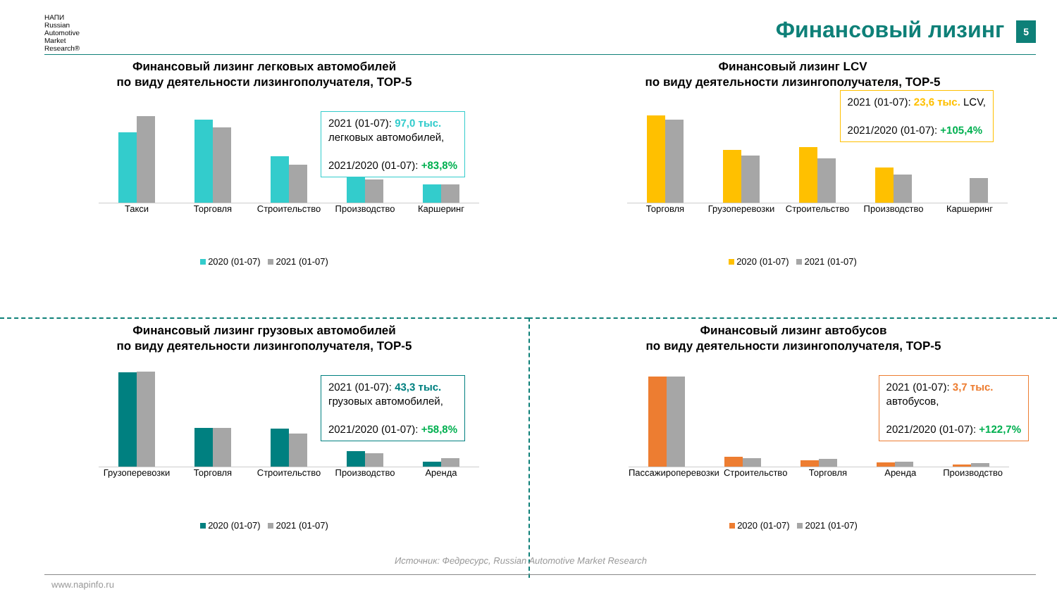НАПИ
Russian
Automotive
Market
Research®
Финансовый лизинг 5
Финансовый лизинг легковых автомобилей
по виду деятельности лизингополучателя, TOP-5
Такси Торговля Строительство Производство Каршеринг
2021 (01-07): 97,0 тыс.
легковых автомобилей,
2021/2020 (01-07): +83,8%
2020 (01-07) 2021 (01-07)
Финансовый лизинг LCV
по виду деятельности лизингополучателя, TOP-5
Торговля Грузоперевозки Строительство Производство Каршеринг
2021 (01-07): 23,6 тыс. LCV,
2021/2020 (01-07): +105,4%
2020 (01-07) 2021 (01-07)
Финансовый лизинг грузовых автомобилей
по виду деятельности лизингополучателя, TOP-5
Грузоперевозки Торговля Строительство Производство Аренда
2021 (01-07): 43,3 тыс.
грузовых автомобилей,
2021/2020 (01-07): +58,8%
2020 (01-07) 2021 (01-07)
Финансовый лизинг автобусов
по виду деятельности лизингополучателя, TOP-5
Пассажироперевозки Строительство Торговля Аренда Производство
2021 (01-07): 3,7 тыс.
автобусов,
2021/2020 (01-07): +122,7%
2020 (01-07) 2021 (01-07)
Источник: Федресурс, Russian Automotive Market Research
www.napinfo.ru